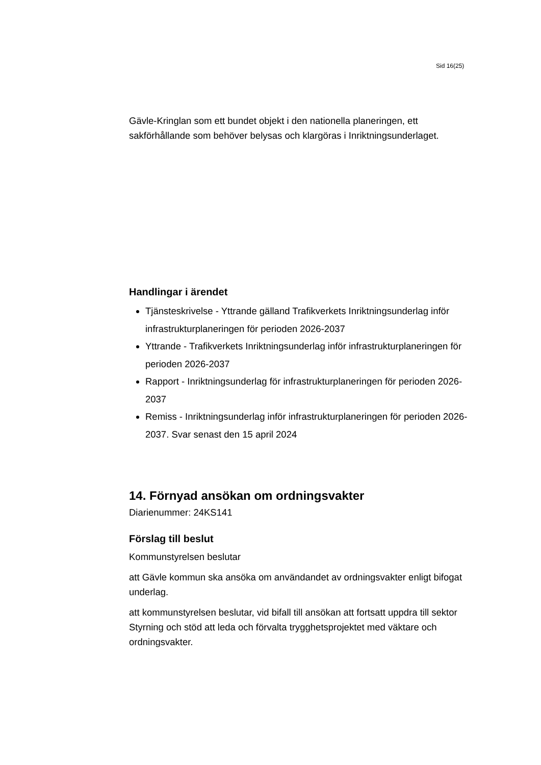Sid 16(25)
Gävle-Kringlan som ett bundet objekt i den nationella planeringen, ett sakförhållande som behöver belysas och klargöras i Inriktningsunderlaget.
Handlingar i ärendet
Tjänsteskrivelse - Yttrande gälland Trafikverkets Inriktningsunderlag inför infrastrukturplaneringen för perioden 2026-2037
Yttrande - Trafikverkets Inriktningsunderlag inför infrastrukturplaneringen för perioden 2026-2037
Rapport - Inriktningsunderlag för infrastrukturplaneringen för perioden 2026-2037
Remiss - Inriktningsunderlag inför infrastrukturplaneringen för perioden 2026-2037. Svar senast den 15 april 2024
14. Förnyad ansökan om ordningsvakter
Diarienummer: 24KS141
Förslag till beslut
Kommunstyrelsen beslutar
att Gävle kommun ska ansöka om användandet av ordningsvakter enligt bifogat underlag.
att kommunstyrelsen beslutar, vid bifall till ansökan att fortsatt uppdra till sektor Styrning och stöd att leda och förvalta trygghetsprojektet med väktare och ordningsvakter.